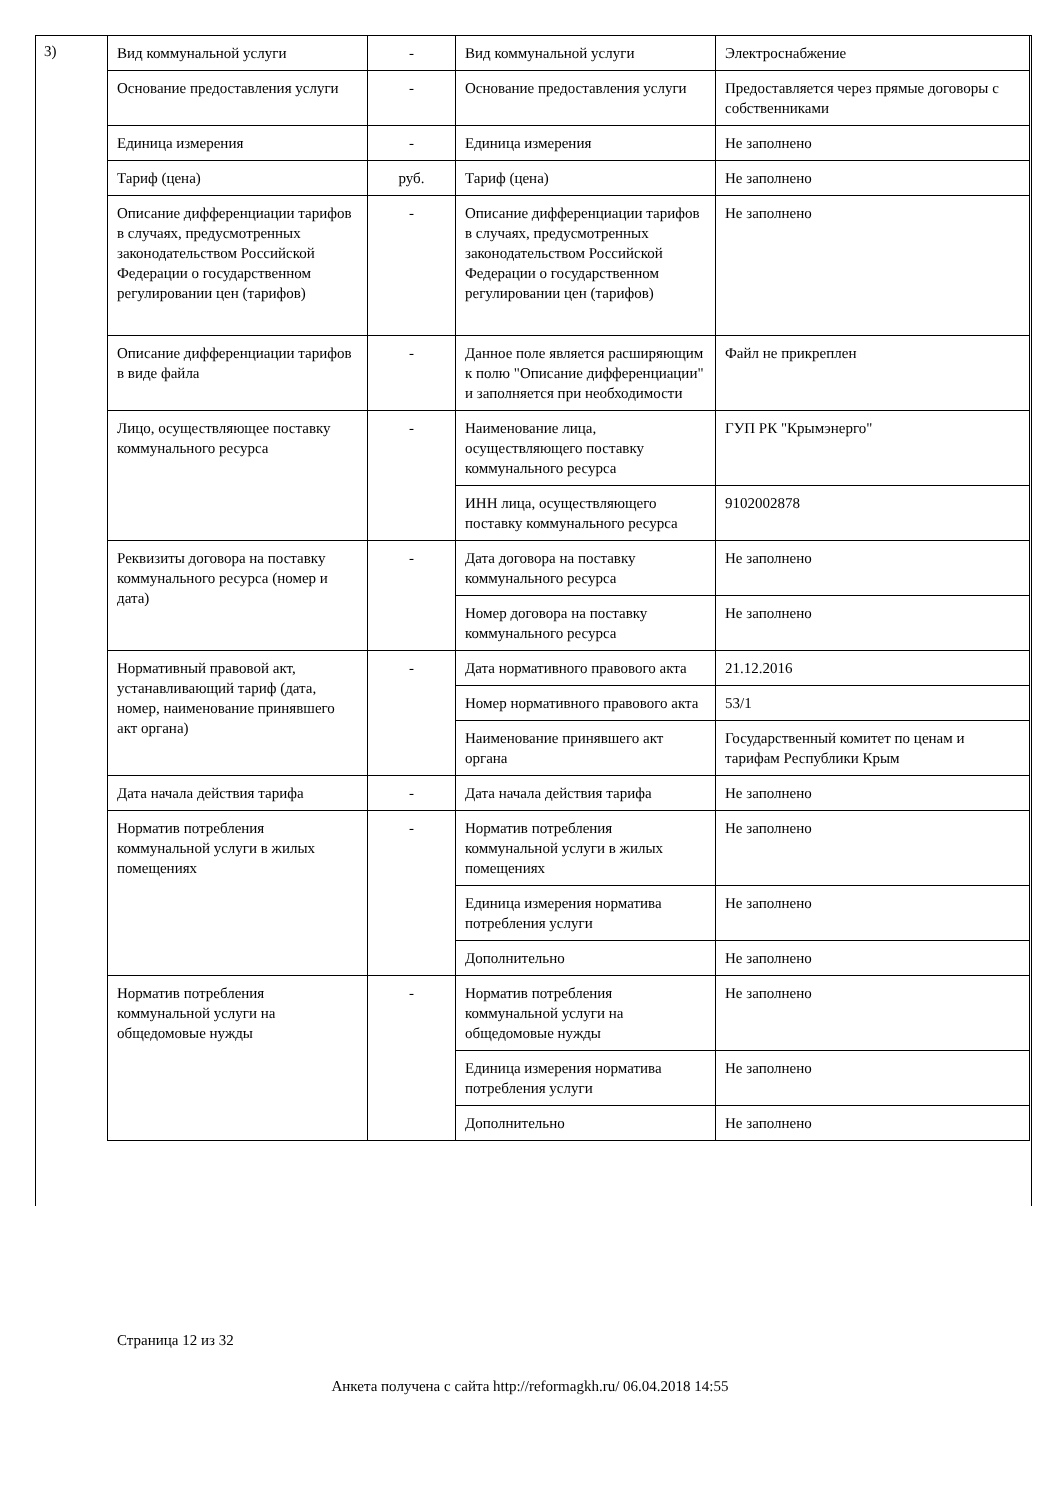3)
| Вид коммунальной услуги | - | Вид коммунальной услуги | Электроснабжение |
| Основание предоставления услуги | - | Основание предоставления услуги | Предоставляется через прямые договоры с собственниками |
| Единица измерения | - | Единица измерения | Не заполнено |
| Тариф (цена) | руб. | Тариф (цена) | Не заполнено |
| Описание дифференциации тарифов в случаях, предусмотренных законодательством Российской Федерации о государственном регулировании цен (тарифов) | - | Описание дифференциации тарифов в случаях, предусмотренных законодательством Российской Федерации о государственном регулировании цен (тарифов) | Не заполнено |
| Описание дифференциации тарифов в виде файла | - | Данное поле является расширяющим к полю "Описание дифференциации" и заполняется при необходимости | Файл не прикреплен |
| Лицо, осуществляющее поставку коммунального ресурса | - | Наименование лица, осуществляющего поставку коммунального ресурса | ГУП РК "Крымэнерго" |
| | | ИНН лица, осуществляющего поставку коммунального ресурса | 9102002878 |
| Реквизиты договора на поставку коммунального ресурса (номер и дата) | - | Дата договора на поставку коммунального ресурса | Не заполнено |
| | | Номер договора на поставку коммунального ресурса | Не заполнено |
| Нормативный правовой акт, устанавливающий тариф (дата, номер, наименование принявшего акт органа) | - | Дата нормативного правового акта | 21.12.2016 |
| | | Номер нормативного правового акта | 53/1 |
| | | Наименование принявшего акт органа | Государственный комитет по ценам и тарифам Республики Крым |
| Дата начала действия тарифа | - | Дата начала действия тарифа | Не заполнено |
| Норматив потребления коммунальной услуги в жилых помещениях | - | Норматив потребления коммунальной услуги в жилых помещениях | Не заполнено |
| | | Единица измерения норматива потребления услуги | Не заполнено |
| | | Дополнительно | Не заполнено |
| Норматив потребления коммунальной услуги на общедомовые нужды | - | Норматив потребления коммунальной услуги на общедомовые нужды | Не заполнено |
| | | Единица измерения норматива потребления услуги | Не заполнено |
| | | Дополнительно | Не заполнено |
Страница 12 из 32
Анкета получена с сайта http://reformagkh.ru/ 06.04.2018 14:55